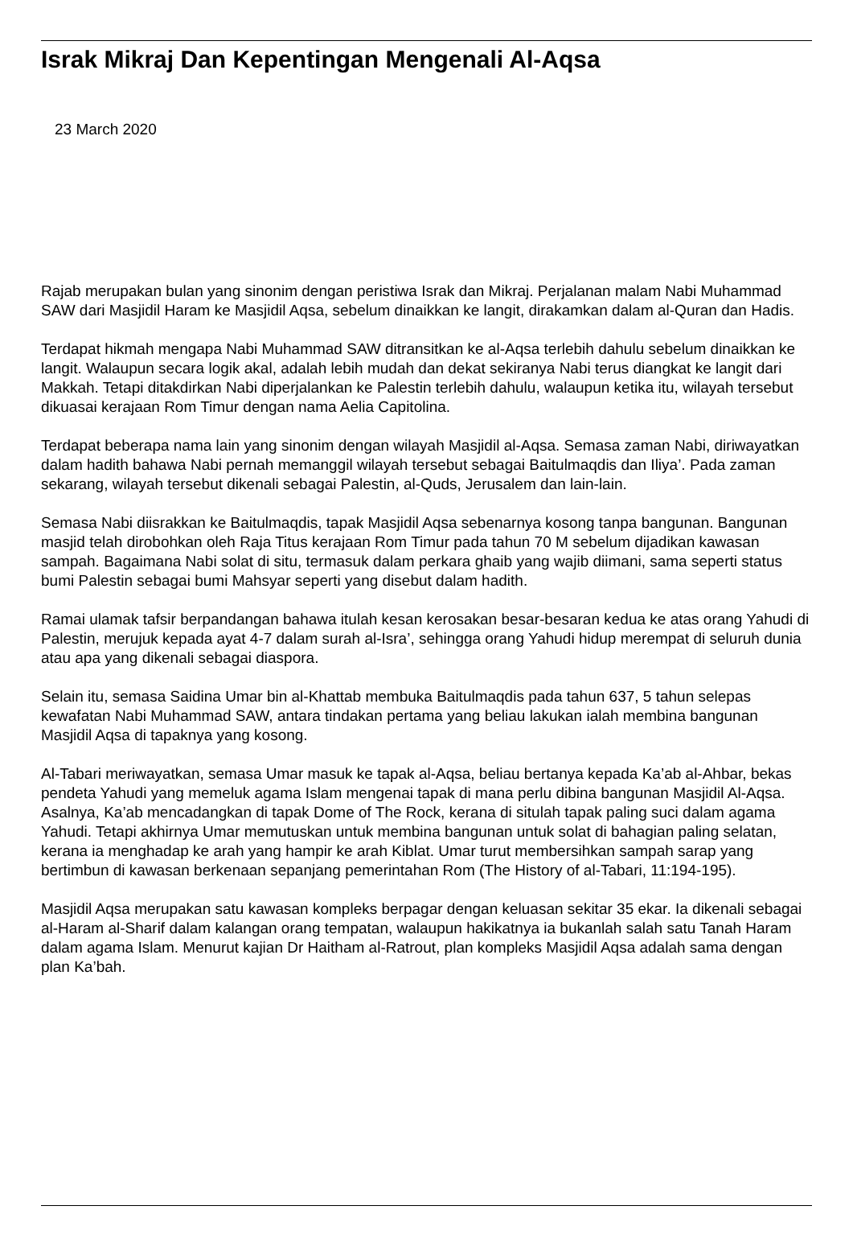Israk Mikraj Dan Kepentingan Mengenali Al-Aqsa
23 March 2020
Rajab merupakan bulan yang sinonim dengan peristiwa Israk dan Mikraj. Perjalanan malam Nabi Muhammad SAW dari Masjidil Haram ke Masjidil Aqsa, sebelum dinaikkan ke langit, dirakamkan dalam al-Quran dan Hadis.
Terdapat hikmah mengapa Nabi Muhammad SAW ditransitkan ke al-Aqsa terlebih dahulu sebelum dinaikkan ke langit. Walaupun secara logik akal, adalah lebih mudah dan dekat sekiranya Nabi terus diangkat ke langit dari Makkah. Tetapi ditakdirkan Nabi diperjalankan ke Palestin terlebih dahulu, walaupun ketika itu, wilayah tersebut dikuasai kerajaan Rom Timur dengan nama Aelia Capitolina.
Terdapat beberapa nama lain yang sinonim dengan wilayah Masjidil al-Aqsa. Semasa zaman Nabi, diriwayatkan dalam hadith bahawa Nabi pernah memanggil wilayah tersebut sebagai Baitulmaqdis dan Iliya’. Pada zaman sekarang, wilayah tersebut dikenali sebagai Palestin, al-Quds, Jerusalem dan lain-lain.
Semasa Nabi diisrakkan ke Baitulmaqdis, tapak Masjidil Aqsa sebenarnya kosong tanpa bangunan. Bangunan masjid telah dirobohkan oleh Raja Titus kerajaan Rom Timur pada tahun 70 M sebelum dijadikan kawasan sampah. Bagaimana Nabi solat di situ, termasuk dalam perkara ghaib yang wajib diimani, sama seperti status bumi Palestin sebagai bumi Mahsyar seperti yang disebut dalam hadith.
Ramai ulamak tafsir berpandangan bahawa itulah kesan kerosakan besar-besaran kedua ke atas orang Yahudi di Palestin, merujuk kepada ayat 4-7 dalam surah al-Isra’, sehingga orang Yahudi hidup merempat di seluruh dunia atau apa yang dikenali sebagai diaspora.
Selain itu, semasa Saidina Umar bin al-Khattab membuka Baitulmaqdis pada tahun 637, 5 tahun selepas kewafatan Nabi Muhammad SAW, antara tindakan pertama yang beliau lakukan ialah membina bangunan Masjidil Aqsa di tapaknya yang kosong.
Al-Tabari meriwayatkan, semasa Umar masuk ke tapak al-Aqsa, beliau bertanya kepada Ka’ab al-Ahbar, bekas pendeta Yahudi yang memeluk agama Islam mengenai tapak di mana perlu dibina bangunan Masjidil Al-Aqsa. Asalnya, Ka’ab mencadangkan di tapak Dome of The Rock, kerana di situlah tapak paling suci dalam agama Yahudi. Tetapi akhirnya Umar memutuskan untuk membina bangunan untuk solat di bahagian paling selatan, kerana ia menghadap ke arah yang hampir ke arah Kiblat. Umar turut membersihkan sampah sarap yang bertimbun di kawasan berkenaan sepanjang pemerintahan Rom (The History of al-Tabari, 11:194-195).
Masjidil Aqsa merupakan satu kawasan kompleks berpagar dengan keluasan sekitar 35 ekar. Ia dikenali sebagai al-Haram al-Sharif dalam kalangan orang tempatan, walaupun hakikatnya ia bukanlah salah satu Tanah Haram dalam agama Islam. Menurut kajian Dr Haitham al-Ratrout, plan kompleks Masjidil Aqsa adalah sama dengan plan Ka’bah.